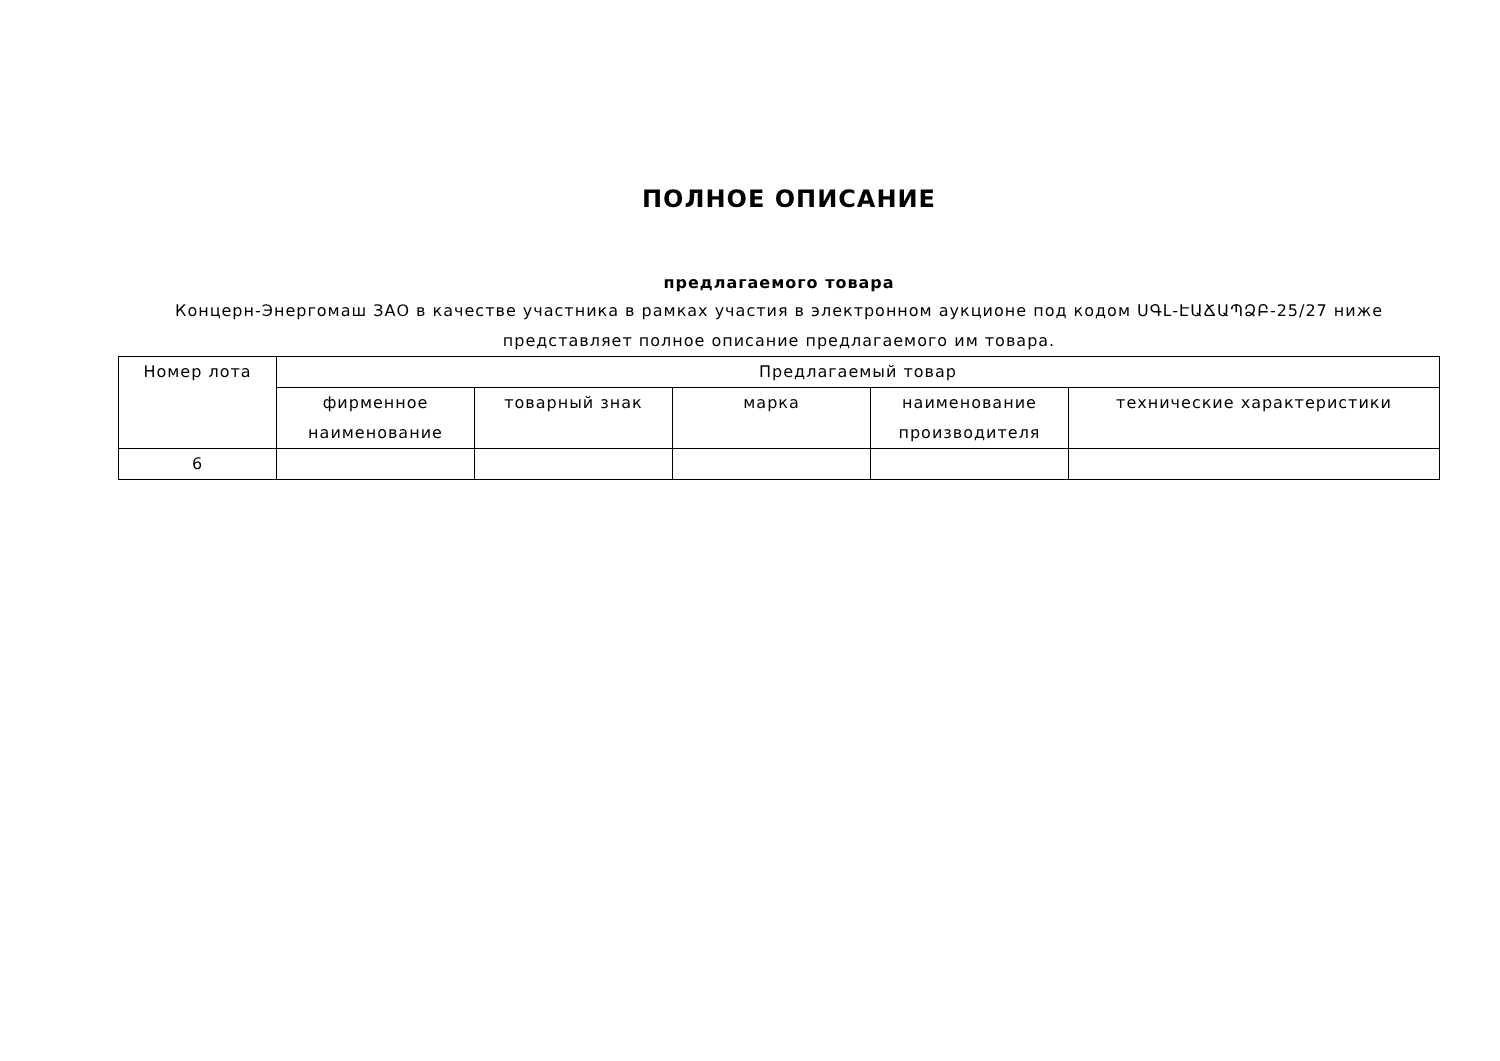ПОЛНОЕ ОПИСАНИЕ
предлагаемого товара
Концерн-Энергомаш ЗАО в качестве участника в рамках участия в электронном аукционе под кодом ՍԳԼ-ԷԱՃԱՊՁԲ-25/27 ниже представляет полное описание предлагаемого им товара.
| Номер лота | Предлагаемый товар | | | | |
| --- | --- | --- | --- | --- | --- |
| | фирменное наименование | товарный знак | марка | наименование производителя | технические характеристики |
| 6 | | | | | |